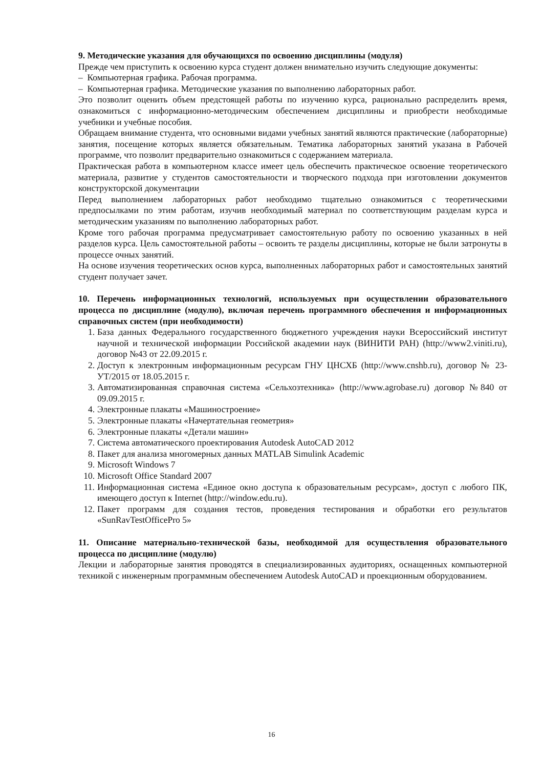9. Методические указания для обучающихся по освоению дисциплины (модуля)
Прежде чем приступить к освоению курса студент должен внимательно изучить следующие документы:
– Компьютерная графика. Рабочая программа.
– Компьютерная графика. Методические указания по выполнению лабораторных работ.
Это позволит оценить объем предстоящей работы по изучению курса, рационально распределить время, ознакомиться с информационно-методическим обеспечением дисциплины и приобрести необходимые учебники и учебные пособия.
Обращаем внимание студента, что основными видами учебных занятий являются практические (лабораторные) занятия, посещение которых является обязательным. Тематика лабораторных занятий указана в Рабочей программе, что позволит предварительно ознакомиться с содержанием материала.
Практическая работа в компьютерном классе имеет цель обеспечить практическое освоение теоретического материала, развитие у студентов самостоятельности и творческого подхода при изготовлении документов конструкторской документации
Перед выполнением лабораторных работ необходимо тщательно ознакомиться с теоретическими предпосылками по этим работам, изучив необходимый материал по соответствующим разделам курса и методическим указаниям по выполнению лабораторных работ.
Кроме того рабочая программа предусматривает самостоятельную работу по освоению указанных в ней разделов курса. Цель самостоятельной работы – освоить те разделы дисциплины, которые не были затронуты в процессе очных занятий.
На основе изучения теоретических основ курса, выполненных лабораторных работ и самостоятельных занятий студент получает зачет.
10. Перечень информационных технологий, используемых при осуществлении образовательного процесса по дисциплине (модулю), включая перечень программного обеспечения и информационных справочных систем (при необходимости)
1. База данных Федерального государственного бюджетного учреждения науки Всероссийский институт научной и технической информации Российской академии наук (ВИНИТИ РАН) (http://www2.viniti.ru), договор №43 от 22.09.2015 г.
2. Доступ к электронным информационным ресурсам ГНУ ЦНСХБ (http://www.cnshb.ru), договор № 23-УТ/2015 от 18.05.2015 г.
3. Автоматизированная справочная система «Сельхозтехника» (http://www.agrobase.ru) договор №840 от 09.09.2015 г.
4. Электронные плакаты «Машиностроение»
5. Электронные плакаты «Начертательная геометрия»
6. Электронные плакаты «Детали машин»
7. Система автоматического проектирования Autodesk AutoCAD 2012
8. Пакет для анализа многомерных данных MATLAB Simulink Academic
9. Microsoft Windows 7
10. Microsoft Office Standard 2007
11. Информационная система «Единое окно доступа к образовательным ресурсам», доступ с любого ПК, имеющего доступ к Internet (http://window.edu.ru).
12. Пакет программ для создания тестов, проведения тестирования и обработки его результатов «SunRavTestOfficePro 5»
11. Описание материально-технической базы, необходимой для осуществления образовательного процесса по дисциплине (модулю)
Лекции и лабораторные занятия проводятся в специализированных аудиториях, оснащенных компьютерной техникой с инженерным программным обеспечением Autodesk AutoCAD и проекционным оборудованием.
16